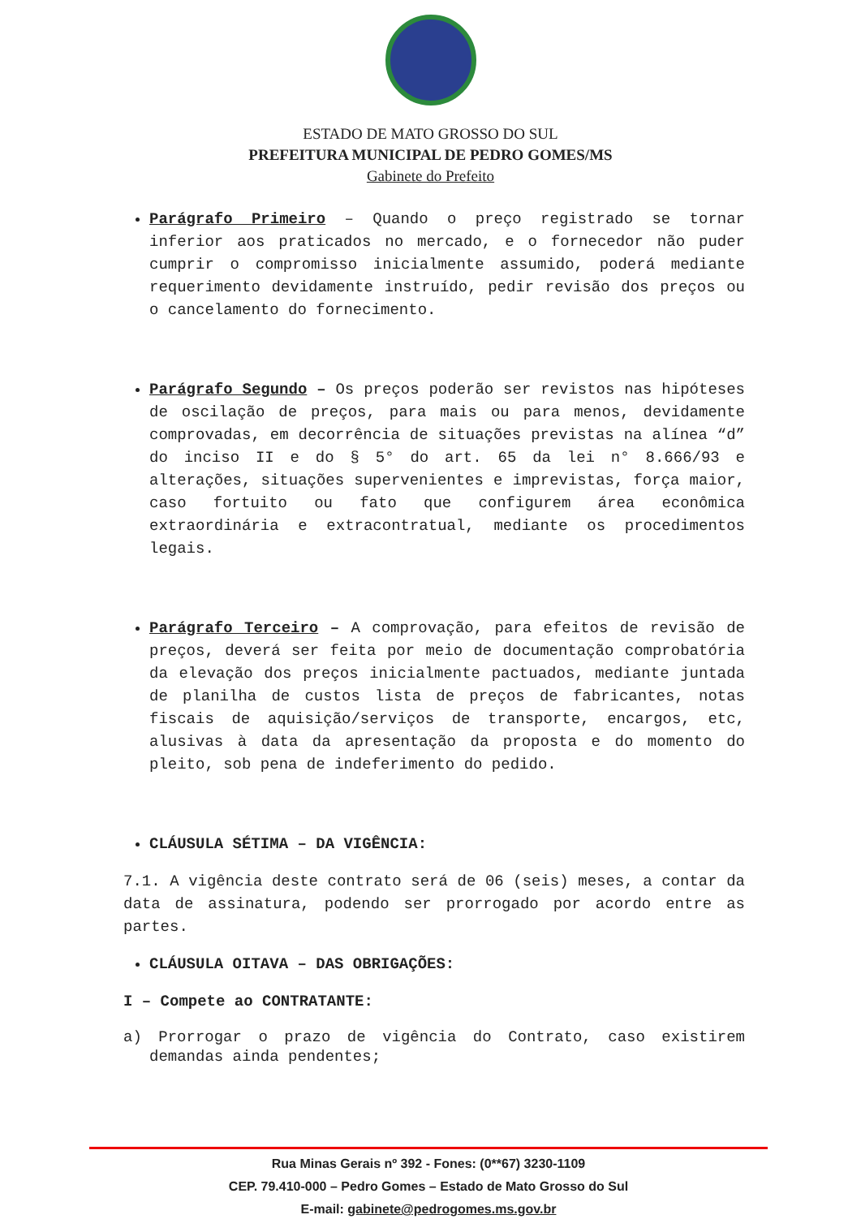ESTADO DE MATO GROSSO DO SUL
PREFEITURA MUNICIPAL DE PEDRO GOMES/MS
Gabinete do Prefeito
Parágrafo Primeiro – Quando o preço registrado se tornar inferior aos praticados no mercado, e o fornecedor não puder cumprir o compromisso inicialmente assumido, poderá mediante requerimento devidamente instruído, pedir revisão dos preços ou o cancelamento do fornecimento.
Parágrafo Segundo – Os preços poderão ser revistos nas hipóteses de oscilação de preços, para mais ou para menos, devidamente comprovadas, em decorrência de situações previstas na alínea “d” do inciso II e do § 5° do art. 65 da lei n° 8.666/93 e alterações, situações supervenientes e imprevistas, força maior, caso fortuito ou fato que configurem área econômica extraordinária e extracontratual, mediante os procedimentos legais.
Parágrafo Terceiro – A comprovação, para efeitos de revisão de preços, deverá ser feita por meio de documentação comprobatória da elevação dos preços inicialmente pactuados, mediante juntada de planilha de custos lista de preços de fabricantes, notas fiscais de aquisição/serviços de transporte, encargos, etc, alusivas à data da apresentação da proposta e do momento do pleito, sob pena de indeferimento do pedido.
CLÁUSULA SÉTIMA – DA VIGÊNCIA:
7.1. A vigência deste contrato será de 06 (seis) meses, a contar da data de assinatura, podendo ser prorrogado por acordo entre as partes.
CLÁUSULA OITAVA – DAS OBRIGAÇÕES:
I – Compete ao CONTRATANTE:
a) Prorrogar o prazo de vigência do Contrato, caso existirem demandas ainda pendentes;
Rua Minas Gerais nº 392 - Fones: (0**67) 3230-1109
CEP. 79.410-000 – Pedro Gomes – Estado de Mato Grosso do Sul
E-mail: gabinete@pedrogomes.ms.gov.br